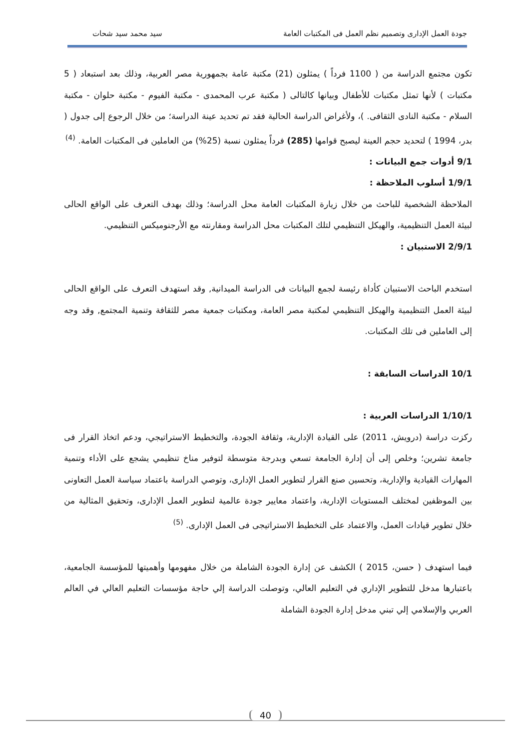جودة العمل الإدارى وتصميم نظم العمل فى المكتبات العامة سيد محمد سيد شحات
تكون مجتمع الدراسة من ( 1100 فرداً ) يمثلون (21) مكتبة عامة بجمهورية مصر العربية، وذلك بعد استبعاد ( 5 مكتبات ) لأنها تمثل مكتبات للأطفال وبيانها كالتالى ( مكتبة عرب المحمدى - مكتبة الفيوم - مكتبة حلوان - مكتبة السلام - مكتبة النادى الثقافى. )، ولأغراض الدراسة الحالية فقد تم تحديد عينة الدراسة؛ من خلال الرجوع إلى جدول ( بدر، 1994 ) لتحديد حجم العينة ليصبح قوامها (285) فرداً يمثلون نسبة (25%) من العاملين فى المكتبات العامة. <sup>(4)</sup>
9/1 أدوات جمع البيانات :
1/9/1 أسلوب الملاحظة :
الملاحظة الشخصية للباحث من خلال زيارة المكتبات العامة محل الدراسة؛ وذلك بهدف التعرف على الواقع الحالى لبيئة العمل التنظيمية، والهيكل التنظيمي لتلك المكتبات محل الدراسة ومقارنته مع الأرجنوميكس التنظيمي.
2/9/1 الاستبيان :
استخدم الباحث الاستبيان كأداة رئيسة لجمع البيانات فى الدراسة الميدانية, وقد استهدف التعرف على الواقع الحالى لبيئة العمل التنظيمية والهيكل التنظيمي لمكتبة مصر العامة، ومكتبات جمعية مصر للثقافة وتنمية المجتمع, وقد وجه إلى العاملين فى تلك المكتبات.
10/1 الدراسات السابقة :
1/10/1 الدراسات العربية :
ركزت دراسة (درويش، 2011) على القيادة الإدارية، وثقافة الجودة، والتخطيط الاستراتيجي، ودعم اتخاذ القرار فى جامعة تشرين؛ وخلص إلى أن إدارة الجامعة تسعي وبدرجة متوسطة لتوفير مناخ تنظيمي يشجع على الأداء وتنمية المهارات القيادية والإدارية، وتحسين صنع القرار لتطوير العمل الإدارى، وتوصي الدراسة باعتماد سياسة العمل التعاونى بين الموظفين لمختلف المستويات الإدارية، واعتماد معايير جودة عالمية لتطوير العمل الإدارى، وتحقيق المثالية من خلال تطوير قيادات العمل، والاعتماد على التخطيط الاستراتيجى فى العمل الإدارى. <sup>(5)</sup>
فيما استهدف ( حسن، 2015 ) الكشف عن إدارة الجودة الشاملة من خلال مفهومها وأهميتها للمؤسسة الجامعية، باعتبارها مدخل للتطوير الإداري في التعليم العالي، وتوصلت الدراسة إلي حاجة مؤسسات التعليم العالي في العالم العربي والإسلامي إلي تبني مدخل إدارة الجودة الشاملة
40